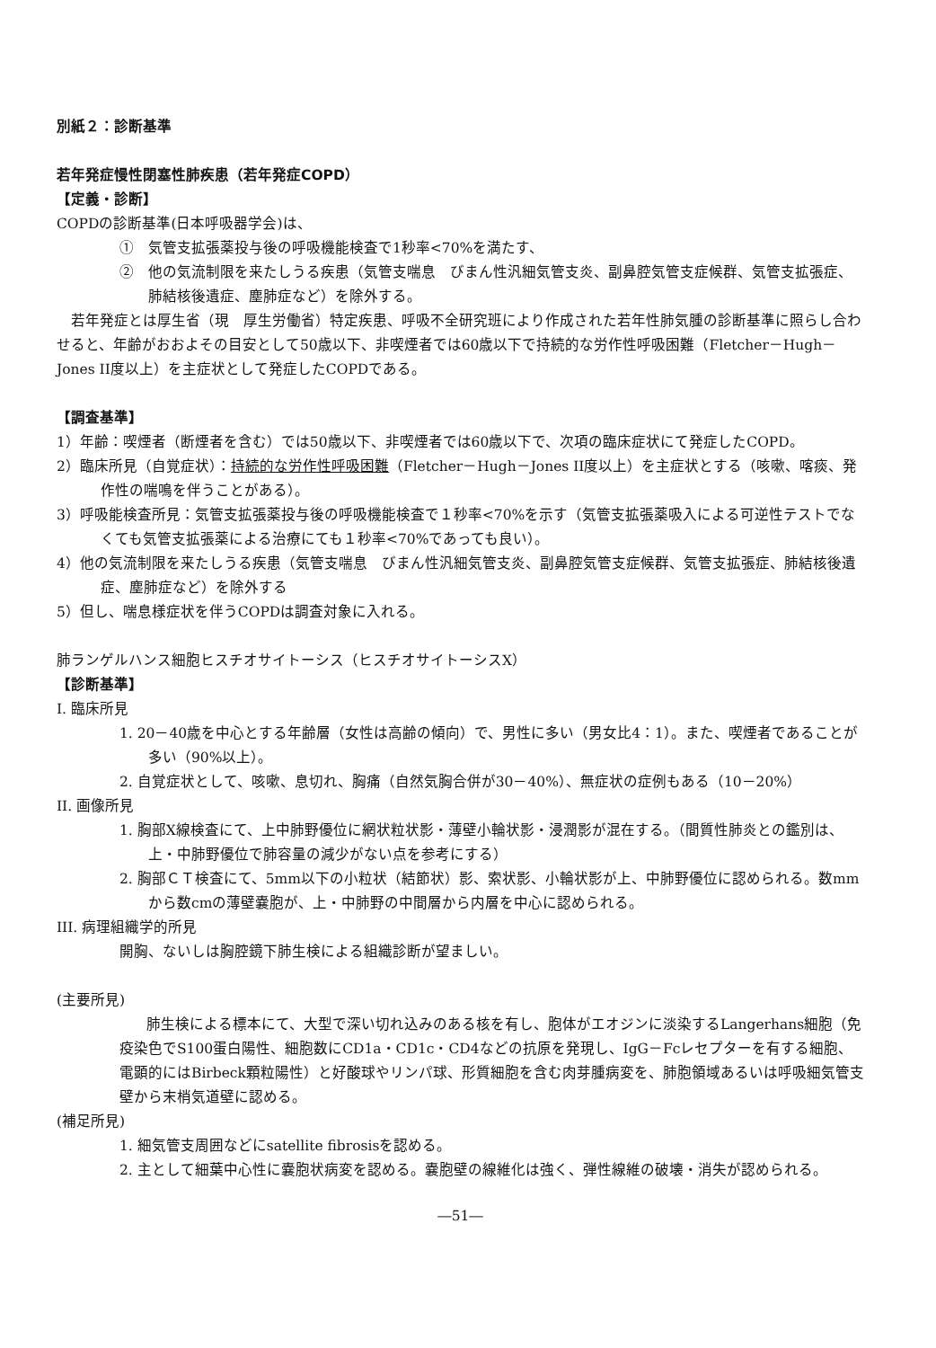別紙２：診断基準
若年発症慢性閉塞性肺疾患（若年発症COPD）
【定義・診断】
COPDの診断基準(日本呼吸器学会)は、
①　気管支拡張薬投与後の呼吸機能検査で1秒率<70%を満たす、
②　他の気流制限を来たしうる疾患（気管支喘息　びまん性汎細気管支炎、副鼻腔気管支症候群、気管支拡張症、肺結核後遺症、塵肺症など）を除外する。
　若年発症とは厚生省（現　厚生労働省）特定疾患、呼吸不全研究班により作成された若年性肺気腫の診断基準に照らし合わせると、年齢がおおよその目安として50歳以下、非喫煙者では60歳以下で持続的な労作性呼吸困難（Fletcher－Hugh－Jones II度以上）を主症状として発症したCOPDである。
【調査基準】
1）年齢：喫煙者（断煙者を含む）では50歳以下、非喫煙者では60歳以下で、次項の臨床症状にて発症したCOPD。
2）臨床所見（自覚症状）：持続的な労作性呼吸困難（Fletcher－Hugh－Jones II度以上）を主症状とする（咳嗽、喀痰、発作性の喘鳴を伴うことがある）。
3）呼吸能検査所見：気管支拡張薬投与後の呼吸機能検査で１秒率<70%を示す（気管支拡張薬吸入による可逆性テストでなくても気管支拡張薬による治療にても１秒率<70%であっても良い）。
4）他の気流制限を来たしうる疾患（気管支喘息　びまん性汎細気管支炎、副鼻腔気管支症候群、気管支拡張症、肺結核後遺症、塵肺症など）を除外する
5）但し、喘息様症状を伴うCOPDは調査対象に入れる。
肺ランゲルハンス細胞ヒスチオサイトーシス（ヒスチオサイトーシスX）
【診断基準】
I. 臨床所見
1. 20－40歳を中心とする年齢層（女性は高齢の傾向）で、男性に多い（男女比4：1）。また、喫煙者であることが多い（90%以上）。
2. 自覚症状として、咳嗽、息切れ、胸痛（自然気胸合併が30－40%）、無症状の症例もある（10－20%）
II. 画像所見
1. 胸部X線検査にて、上中肺野優位に網状粒状影・薄壁小輪状影・浸潤影が混在する。（間質性肺炎との鑑別は、上・中肺野優位で肺容量の減少がない点を参考にする）
2. 胸部ＣＴ検査にて、5mm以下の小粒状（結節状）影、索状影、小輪状影が上、中肺野優位に認められる。数mmから数cmの薄壁嚢胞が、上・中肺野の中間層から内層を中心に認められる。
III. 病理組織学的所見
開胸、ないしは胸腔鏡下肺生検による組織診断が望ましい。
(主要所見)
肺生検による標本にて、大型で深い切れ込みのある核を有し、胞体がエオジンに淡染するLangerhans細胞（免疫染色でS100蛋白陽性、細胞数にCD1a・CD1c・CD4などの抗原を発現し、IgG－Fcレセプターを有する細胞、電顕的にはBirbeck顆粒陽性）と好酸球やリンパ球、形質細胞を含む肉芽腫病変を、肺胞領域あるいは呼吸細気管支壁から末梢気道壁に認める。
(補足所見)
1. 細気管支周囲などにsatellite fibrosisを認める。
2. 主として細葉中心性に嚢胞状病変を認める。嚢胞壁の線維化は強く、弾性線維の破壊・消失が認められる。
―51―